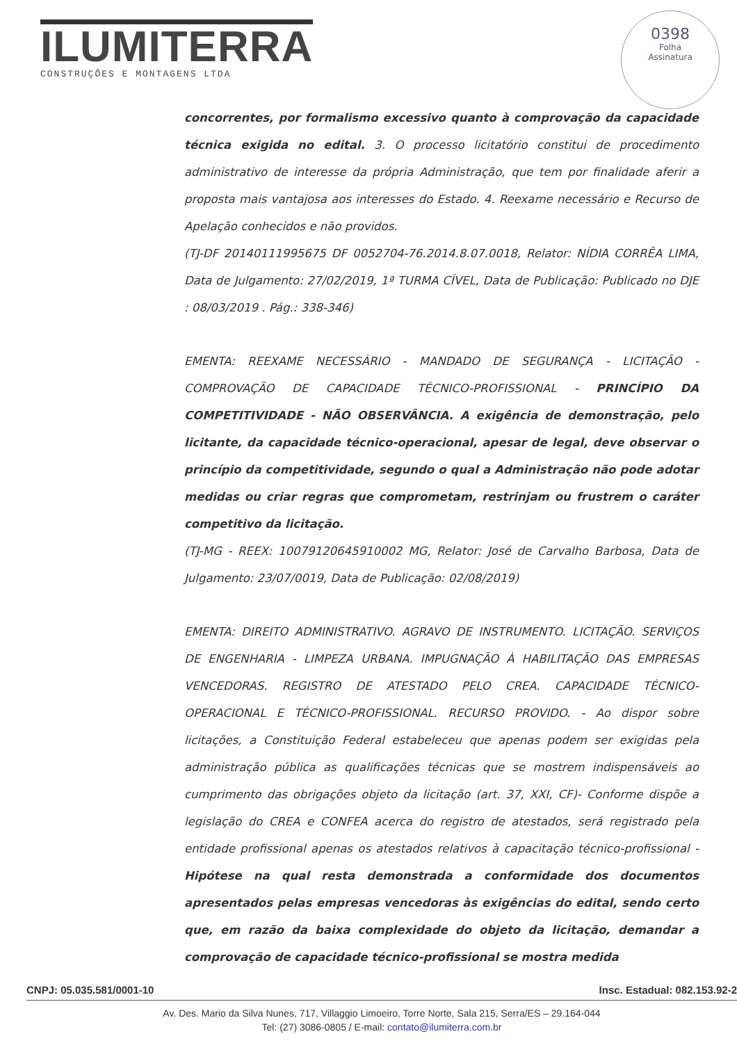ILUMITERRA
CONSTRUÇÕES E MONTAGENS LTDA
0398
Folha
Assinatura
concorrentes, por formalismo excessivo quanto à comprovação da capacidade técnica exigida no edital. 3. O processo licitatório constitui de procedimento administrativo de interesse da própria Administração, que tem por finalidade aferir a proposta mais vantajosa aos interesses do Estado. 4. Reexame necessário e Recurso de Apelação conhecidos e não providos.
(TJ-DF 20140111995675 DF 0052704-76.2014.8.07.0018, Relator: NÍDIA CORRÊA LIMA, Data de Julgamento: 27/02/2019, 1ª TURMA CÍVEL, Data de Publicação: Publicado no DJE : 08/03/2019 . Pág.: 338-346)
EMENTA: REEXAME NECESSÁRIO - MANDADO DE SEGURANÇA - LICITAÇÃO - COMPROVAÇÃO DE CAPACIDADE TÉCNICO-PROFISSIONAL - PRINCÍPIO DA COMPETITIVIDADE - NÃO OBSERVÂNCIA. A exigência de demonstração, pelo licitante, da capacidade técnico-operacional, apesar de legal, deve observar o princípio da competitividade, segundo o qual a Administração não pode adotar medidas ou criar regras que comprometam, restrinjam ou frustrem o caráter competitivo da licitação.
(TJ-MG - REEX: 10079120645910002 MG, Relator: José de Carvalho Barbosa, Data de Julgamento: 23/07/0019, Data de Publicação: 02/08/2019)
EMENTA: DIREITO ADMINISTRATIVO. AGRAVO DE INSTRUMENTO. LICITAÇÃO. SERVIÇOS DE ENGENHARIA - LIMPEZA URBANA. IMPUGNAÇÃO À HABILITAÇÃO DAS EMPRESAS VENCEDORAS. REGISTRO DE ATESTADO PELO CREA. CAPACIDADE TÉCNICO-OPERACIONAL E TÉCNICO-PROFISSIONAL. RECURSO PROVIDO. - Ao dispor sobre licitações, a Constituição Federal estabeleceu que apenas podem ser exigidas pela administração pública as qualificações técnicas que se mostrem indispensáveis ao cumprimento das obrigações objeto da licitação (art. 37, XXI, CF)- Conforme dispõe a legislação do CREA e CONFEA acerca do registro de atestados, será registrado pela entidade profissional apenas os atestados relativos à capacitação técnico-profissional - Hipótese na qual resta demonstrada a conformidade dos documentos apresentados pelas empresas vencedoras às exigências do edital, sendo certo que, em razão da baixa complexidade do objeto da licitação, demandar a comprovação de capacidade técnico-profissional se mostra medida
CNPJ: 05.035.581/0001-10 Insc. Estadual: 082.153.92-2
Av. Des. Mario da Silva Nunes, 717, Villaggio Limoeiro, Torre Norte, Sala 215, Serra/ES – 29.164-044
Tel: (27) 3086-0805 / E-mail: contato@ilumiterra.com.br